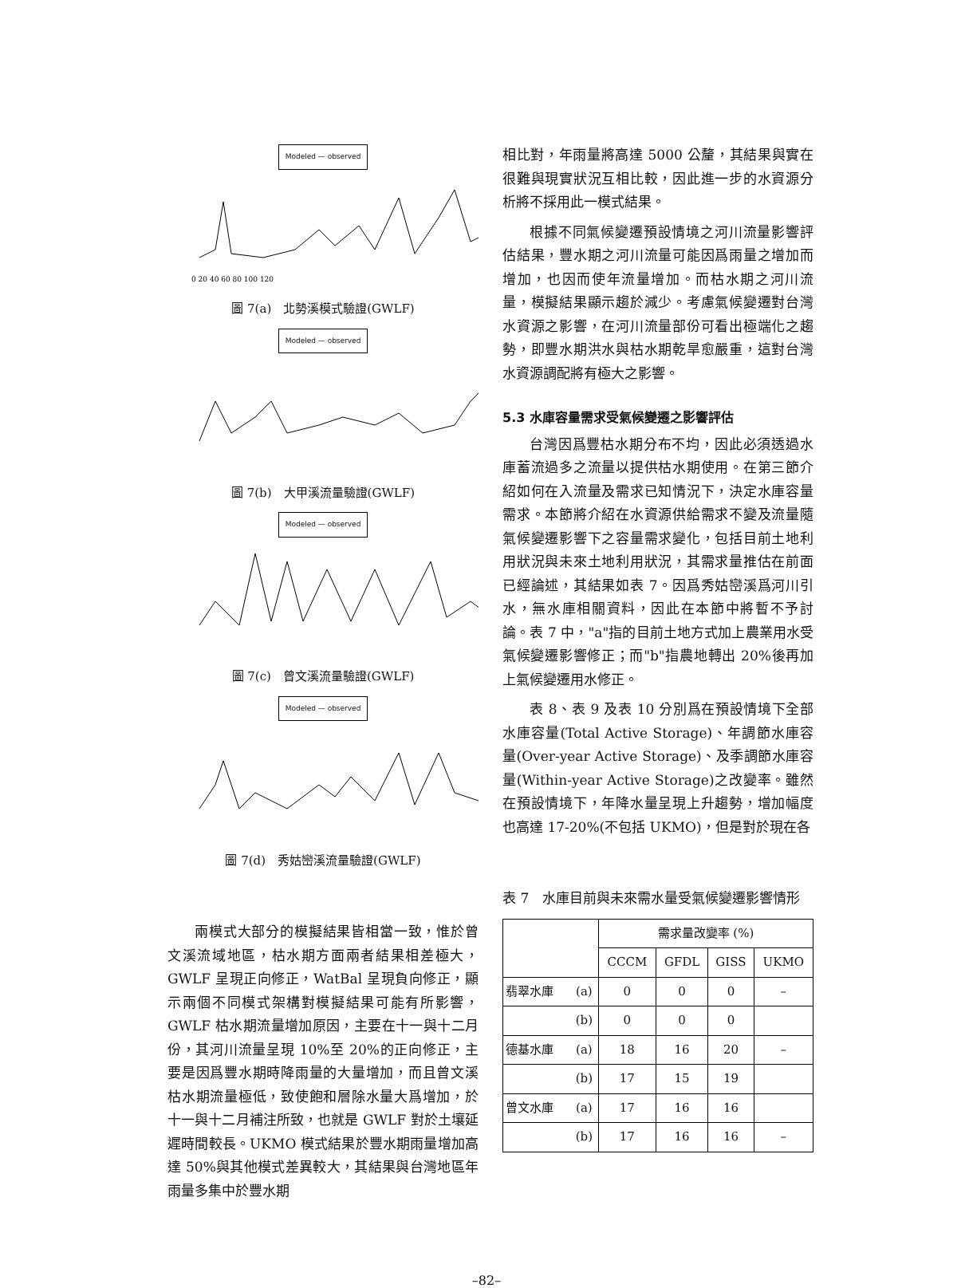Modeled — observed
0 20 40 60 80 100 120
圖 7(a)　北勢溪模式驗證(GWLF)
Modeled — observed 圖 7(b)　大甲溪流量驗證(GWLF)
Modeled — observed 圖 7(c)　曾文溪流量驗證(GWLF)
Modeled — observed 圖 7(d)　秀姑巒溪流量驗證(GWLF)
兩模式大部分的模擬結果皆相當一致，惟於曾文溪流域地區，枯水期方面兩者結果相差極大，GWLF 呈現正向修正，WatBal 呈現負向修正，顯示兩個不同模式架構對模擬結果可能有所影響，GWLF 枯水期流量增加原因，主要在十一與十二月份，其河川流量呈現 10%至 20%的正向修正，主要是因爲豐水期時降雨量的大量增加，而且曾文溪枯水期流量極低，致使飽和層除水量大爲增加，於十一與十二月補注所致，也就是 GWLF 對於土壤延遲時間較長。UKMO 模式結果於豐水期雨量增加高達 50%與其他模式差異較大，其結果與台灣地區年雨量多集中於豐水期
相比對，年雨量將高達 5000 公釐，其結果與實在很難與現實狀況互相比較，因此進一步的水資源分析將不採用此一模式結果。
根據不同氣候變遷預設情境之河川流量影響評估結果，豐水期之河川流量可能因爲雨量之增加而增加，也因而使年流量增加。而枯水期之河川流量，模擬結果顯示趨於減少。考慮氣候變遷對台灣水資源之影響，在河川流量部份可看出極端化之趨勢，即豐水期洪水與枯水期乾旱愈嚴重，這對台灣水資源調配將有極大之影響。
5.3 水庫容量需求受氣候變遷之影響評估
台灣因爲豐枯水期分布不均，因此必須透過水庫蓄流過多之流量以提供枯水期使用。在第三節介紹如何在入流量及需求已知情況下，決定水庫容量需求。本節將介紹在水資源供給需求不變及流量隨氣候變遷影響下之容量需求變化，包括目前土地利用狀況與未來土地利用狀況，其需求量推估在前面已經論述，其結果如表 7。因爲秀姑巒溪爲河川引水，無水庫相關資料，因此在本節中將暫不予討論。表 7 中，"a"指的目前土地方式加上農業用水受氣候變遷影響修正；而"b"指農地轉出 20%後再加上氣候變遷用水修正。
表 8、表 9 及表 10 分別爲在預設情境下全部水庫容量(Total Active Storage)、年調節水庫容量(Over-year Active Storage)、及季調節水庫容量(Within-year Active Storage)之改變率。雖然在預設情境下，年降水量呈現上升趨勢，增加幅度也高達 17-20%(不包括 UKMO)，但是對於現在各
表 7　水庫目前與未來需水量受氣候變遷影響情形
| | | 需求量改變率 (%) | | | |
| --- | --- | --- | --- | --- | --- |
| | | CCCM | GFDL | GISS | UKMO |
| 翡翠水庫 | (a) | 0 | 0 | 0 | – |
| | (b) | 0 | 0 | 0 | |
| 德基水庫 | (a) | 18 | 16 | 20 | – |
| | (b) | 17 | 15 | 19 | |
| 曾文水庫 | (a) | 17 | 16 | 16 | |
| | (b) | 17 | 16 | 16 | – |
–82–